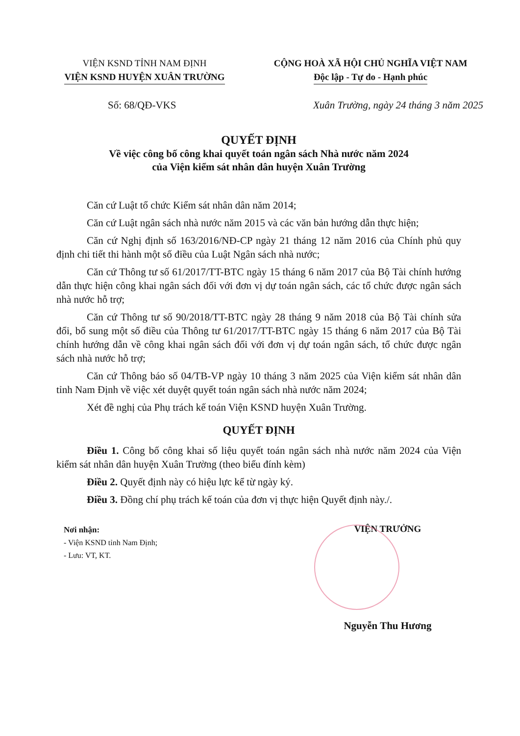VIỆN KSND TỈNH NAM ĐỊNH
VIỆN KSND HUYỆN XUÂN TRƯỜNG
CỘNG HOÀ XÃ HỘI CHỦ NGHĨA VIỆT NAM
Độc lập - Tự do - Hạnh phúc
Số: 68/QĐ-VKS Xuân Trường, ngày 24 tháng 3 năm 2025
QUYẾT ĐỊNH
Về việc công bố công khai quyết toán ngân sách Nhà nước năm 2024
của Viện kiểm sát nhân dân huyện Xuân Trường
Căn cứ Luật tổ chức Kiểm sát nhân dân năm 2014;
Căn cứ Luật ngân sách nhà nước năm 2015 và các văn bản hướng dẫn thực hiện;
Căn cứ Nghị định số 163/2016/NĐ-CP ngày 21 tháng 12 năm 2016 của Chính phủ quy định chi tiết thi hành một số điều của Luật Ngân sách nhà nước;
Căn cứ Thông tư số 61/2017/TT-BTC ngày 15 tháng 6 năm 2017 của Bộ Tài chính hướng dẫn thực hiện công khai ngân sách đối với đơn vị dự toán ngân sách, các tổ chức được ngân sách nhà nước hỗ trợ;
Căn cứ Thông tư số 90/2018/TT-BTC ngày 28 tháng 9 năm 2018 của Bộ Tài chính sửa đổi, bổ sung một số điều của Thông tư 61/2017/TT-BTC ngày 15 tháng 6 năm 2017 của Bộ Tài chính hướng dẫn về công khai ngân sách đối với đơn vị dự toán ngân sách, tổ chức được ngân sách nhà nước hỗ trợ;
Căn cứ Thông báo số 04/TB-VP ngày 10 tháng 3 năm 2025 của Viện kiểm sát nhân dân tỉnh Nam Định về việc xét duyệt quyết toán ngân sách nhà nước năm 2024;
Xét đề nghị của Phụ trách kế toán Viện KSND huyện Xuân Trường.
QUYẾT ĐỊNH
Điều 1. Công bố công khai số liệu quyết toán ngân sách nhà nước năm 2024 của Viện kiểm sát nhân dân huyện Xuân Trường (theo biểu đính kèm)
Điều 2. Quyết định này có hiệu lực kể từ ngày ký.
Điều 3. Đồng chí phụ trách kế toán của đơn vị thực hiện Quyết định này./.
Nơi nhận:
- Viện KSND tỉnh Nam Định;
- Lưu: VT, KT.
VIỆN TRƯỞNG
Nguyễn Thu Hương